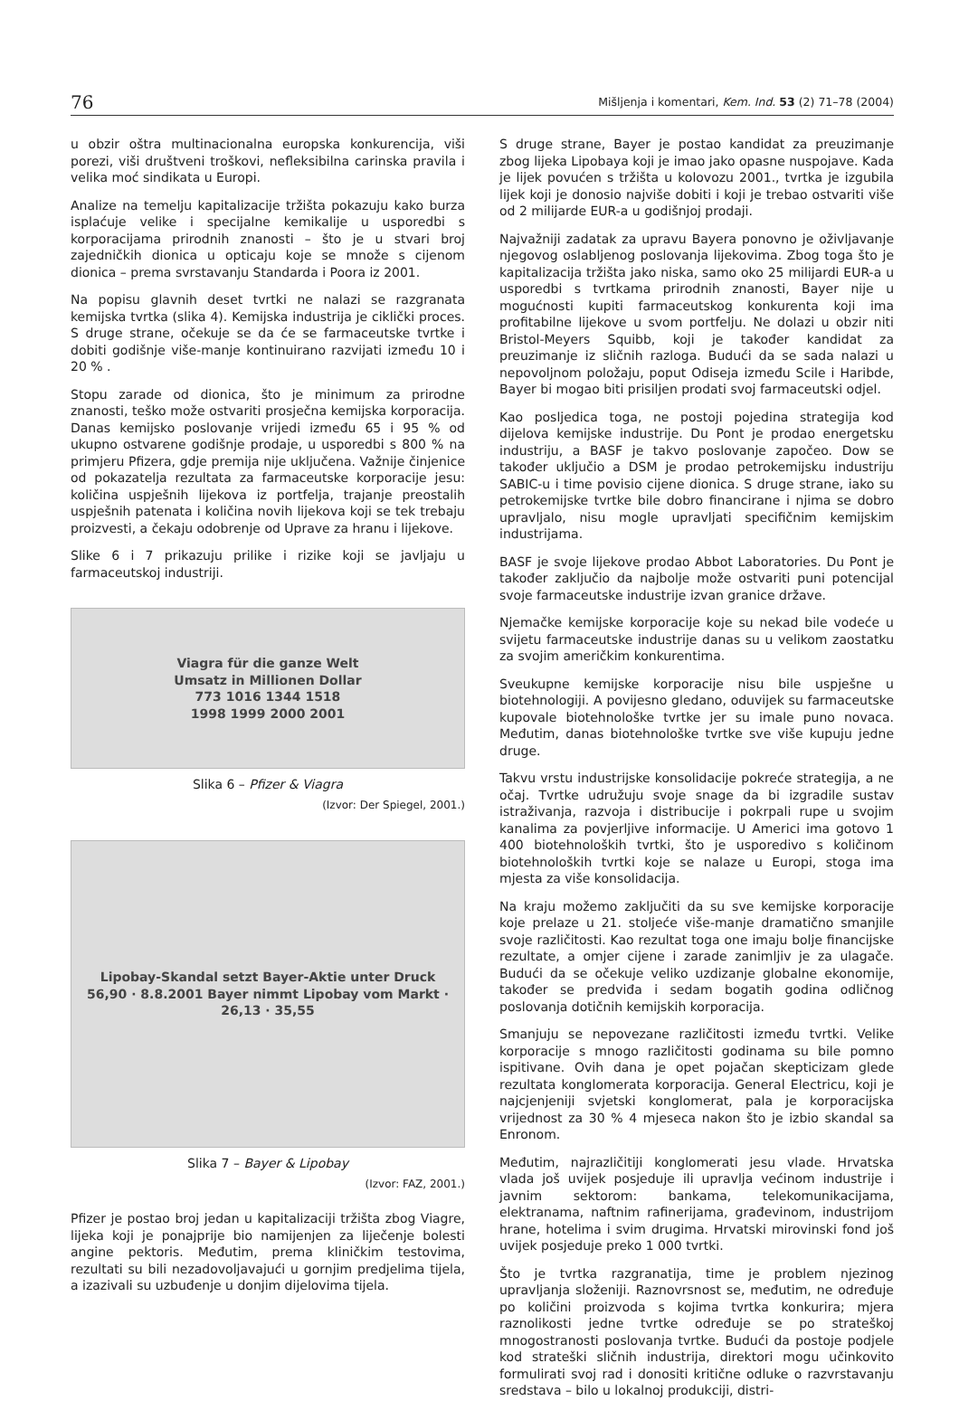76 Mišljenja i komentari, Kem. Ind. 53 (2) 71–78 (2004)
u obzir oštra multinacionalna europska konkurencija, viši porezi, viši društveni troškovi, nefleksibilna carinska pravila i velika moć sindikata u Europi.
Analize na temelju kapitalizacije tržišta pokazuju kako burza isplaćuje velike i specijalne kemikalije u usporedbi s korporacijama prirodnih znanosti – što je u stvari broj zajedničkih dionica u opticaju koje se množe s cijenom dionica – prema svrstavanju Standarda i Poora iz 2001.
Na popisu glavnih deset tvrtki ne nalazi se razgranata kemijska tvrtka (slika 4). Kemijska industrija je ciklički proces. S druge strane, očekuje se da će se farmaceutske tvrtke i dobiti godišnje više-manje kontinuirano razvijati između 10 i 20 % .
Stopu zarade od dionica, što je minimum za prirodne znanosti, teško može ostvariti prosječna kemijska korporacija. Danas kemijsko poslovanje vrijedi između 65 i 95 % od ukupno ostvarene godišnje prodaje, u usporedbi s 800 % na primjeru Pfizera, gdje premija nije uključena. Važnije činjenice od pokazatelja rezultata za farmaceutske korporacije jesu: količina uspješnih lijekova iz portfelja, trajanje preostalih uspješnih patenata i količina novih lijekova koji se tek trebaju proizvesti, a čekaju odobrenje od Uprave za hranu i lijekove.
Slike 6 i 7 prikazuju prilike i rizike koji se javljaju u farmaceutskoj industriji.
Viagra für die ganze Welt
Umsatz in Millionen Dollar
773 1016 1344 1518
1998 1999 2000 2001
Slika 6 – Pfizer & Viagra
(Izvor: Der Spiegel, 2001.)
Lipobay-Skandal setzt Bayer-Aktie unter Druck
56,90 · 8.8.2001 Bayer nimmt Lipobay vom Markt · 26,13 · 35,55
Slika 7 – Bayer & Lipobay
(Izvor: FAZ, 2001.)
Pfizer je postao broj jedan u kapitalizaciji tržišta zbog Viagre, lijeka koji je ponajprije bio namijenjen za liječenje bolesti angine pektoris. Međutim, prema kliničkim testovima, rezultati su bili nezadovoljavajući u gornjim predjelima tijela, a izazivali su uzbuđenje u donjim dijelovima tijela.
S druge strane, Bayer je postao kandidat za preuzimanje zbog lijeka Lipobaya koji je imao jako opasne nuspojave. Kada je lijek povućen s tržišta u kolovozu 2001., tvrtka je izgubila lijek koji je donosio najviše dobiti i koji je trebao ostvariti više od 2 milijarde EUR-a u godišnjoj prodaji.
Najvažniji zadatak za upravu Bayera ponovno je oživljavanje njegovog oslabljenog poslovanja lijekovima. Zbog toga što je kapitalizacija tržišta jako niska, samo oko 25 milijardi EUR-a u usporedbi s tvrtkama prirodnih znanosti, Bayer nije u mogućnosti kupiti farmaceutskog konkurenta koji ima profitabilne lijekove u svom portfelju. Ne dolazi u obzir niti Bristol-Meyers Squibb, koji je također kandidat za preuzimanje iz sličnih razloga. Budući da se sada nalazi u nepovoljnom položaju, poput Odiseja između Scile i Haribde, Bayer bi mogao biti prisiljen prodati svoj farmaceutski odjel.
Kao posljedica toga, ne postoji pojedina strategija kod dijelova kemijske industrije. Du Pont je prodao energetsku industriju, a BASF je takvo poslovanje započeo. Dow se također uključio a DSM je prodao petrokemijsku industriju SABIC-u i time povisio cijene dionica. S druge strane, iako su petrokemijske tvrtke bile dobro financirane i njima se dobro upravljalo, nisu mogle upravljati specifičnim kemijskim industrijama.
BASF je svoje lijekove prodao Abbot Laboratories. Du Pont je također zaključio da najbolje može ostvariti puni potencijal svoje farmaceutske industrije izvan granice države.
Njemačke kemijske korporacije koje su nekad bile vodeće u svijetu farmaceutske industrije danas su u velikom zaostatku za svojim američkim konkurentima.
Sveukupne kemijske korporacije nisu bile uspješne u biotehnologiji. A povijesno gledano, oduvijek su farmaceutske kupovale biotehnološke tvrtke jer su imale puno novaca. Međutim, danas biotehnološke tvrtke sve više kupuju jedne druge.
Takvu vrstu industrijske konsolidacije pokreće strategija, a ne očaj. Tvrtke udružuju svoje snage da bi izgradile sustav istraživanja, razvoja i distribucije i pokrpali rupe u svojim kanalima za povjerljive informacije. U Americi ima gotovo 1 400 biotehnoloških tvrtki, što je usporedivo s količinom biotehnoloških tvrtki koje se nalaze u Europi, stoga ima mjesta za više konsolidacija.
Na kraju možemo zaključiti da su sve kemijske korporacije koje prelaze u 21. stoljeće više-manje dramatično smanjile svoje različitosti. Kao rezultat toga one imaju bolje financijske rezultate, a omjer cijene i zarade zanimljiv je za ulagače. Budući da se očekuje veliko uzdizanje globalne ekonomije, također se predviđa i sedam bogatih godina odličnog poslovanja dotičnih kemijskih korporacija.
Smanjuju se nepovezane različitosti između tvrtki. Velike korporacije s mnogo različitosti godinama su bile pomno ispitivane. Ovih dana je opet pojačan skepticizam glede rezultata konglomerata korporacija. General Electricu, koji je najcjenjeniji svjetski konglomerat, pala je korporacijska vrijednost za 30 % 4 mjeseca nakon što je izbio skandal sa Enronom.
Međutim, najrazličitiji konglomerati jesu vlade. Hrvatska vlada još uvijek posjeduje ili upravlja većinom industrije i javnim sektorom: bankama, telekomunikacijama, elektranama, naftnim rafinerijama, građevinom, industrijom hrane, hotelima i svim drugima. Hrvatski mirovinski fond još uvijek posjeduje preko 1 000 tvrtki.
Što je tvrtka razgranatija, time je problem njezinog upravljanja složeniji. Raznovrsnost se, međutim, ne određuje po količini proizvoda s kojima tvrtka konkurira; mjera raznolikosti jedne tvrtke određuje se po strateškoj mnogostranosti poslovanja tvrtke. Budući da postoje podjele kod strateški sličnih industrija, direktori mogu učinkovito formulirati svoj rad i donositi kritične odluke o razvrstavanju sredstava – bilo u lokalnoj produkciji, distri-